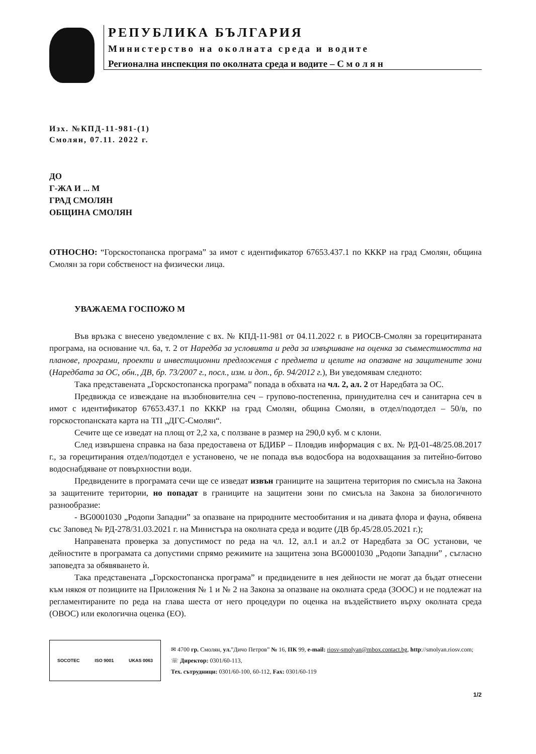РЕПУБЛИКА БЪЛГАРИЯ
Министерство на околната среда и водите
Регионална инспекция по околната среда и водите – С м о л я н
Изх. №КПД-11-981-(1)
Смолян, 07.11. 2022 г.
ДО
Г-ЖА И ... М
ГРАД СМОЛЯН
ОБЩИНА СМОЛЯН
ОТНОСНО: “Горскостопанска програма” за имот с идентификатор 67653.437.1 по КККР на град Смолян, община Смолян за гори собственост на физически лица.
УВАЖАЕМА ГОСПОЖО М
Във връзка с внесено уведомление с вх. № КПД-11-981 от 04.11.2022 г. в РИОСВ-Смолян за горецитираната програма, на основание чл. 6а, т. 2 от Наредба за условията и реда за извършване на оценка за съвместимостта на планове, програми, проекти и инвестиционни предложения с предмета и целите на опазване на защитените зони (Наредбата за ОС, обн., ДВ, бр. 73/2007 г., посл., изм. и доп., бр. 94/2012 г.), Ви уведомявам следното:
Така представената „Горскостопанска програма” попада в обхвата на чл. 2, ал. 2 от Наредбата за ОС.
Предвижда се извеждане на възобновителна сеч – групово-постепенна, принудителна сеч и санитарна сеч в имот с идентификатор 67653.437.1 по КККР на град Смолян, община Смолян, в отдел/подотдел – 50/в, по горскостопанската карта на ТП „ДГС-Смолян“.
Сечите ще се изведат на площ от 2,2 ха, с ползване в размер на 290,0 куб. м с клони.
След извършена справка на база предоставена от БДИБР – Пловдив информация с вх. № РД-01-48/25.08.2017 г., за горецитирания отдел/подотдел е установено, че не попада във водосбора на водохващания за питейно-битово водоснабдяване от повърхностни води.
Предвидените в програмата сечи ще се изведат извън границите на защитена територия по смисъла на Закона за защитените територии, но попадат в границите на защитени зони по смисъла на Закона за биологичното разнообразие:
- BG0001030 „Родопи Западни” за опазване на природните местообитания и на дивата флора и фауна, обявена със Заповед № РД-278/31.03.2021 г. на Министъра на околната среда и водите (ДВ бр.45/28.05.2021 г.);
Направената проверка за допустимост по реда на чл. 12, ал.1 и ал.2 от Наредбата за ОС установи, че дейностите в програмата са допустими спрямо режимите на защитена зона BG0001030 „Родопи Западни” , съгласно заповедта за обявяването ѝ.
Така представената „Горскостопанска програма” и предвидените в нея дейности не могат да бъдат отнесени към някоя от позициите на Приложения № 1 и № 2 на Закона за опазване на околната среда (ЗООС) и не подлежат на регламентираните по реда на глава шеста от него процедури по оценка на въздействието върху околната среда (ОВОС) или екологична оценка (ЕО).
SOCOTEC ISO 9001 UKAS 0063
✉ 4700 гр. Смолян, ул.”Дичо Петров” № 16, ПК 99, e-mail: riosv-smolyan@mbox.contact.bg, http://smolyan.riosv.com; ☏ Директор: 0301/60-113,
Тех. сътрудници: 0301/60-100, 60-112, Fax: 0301/60-119
1/2